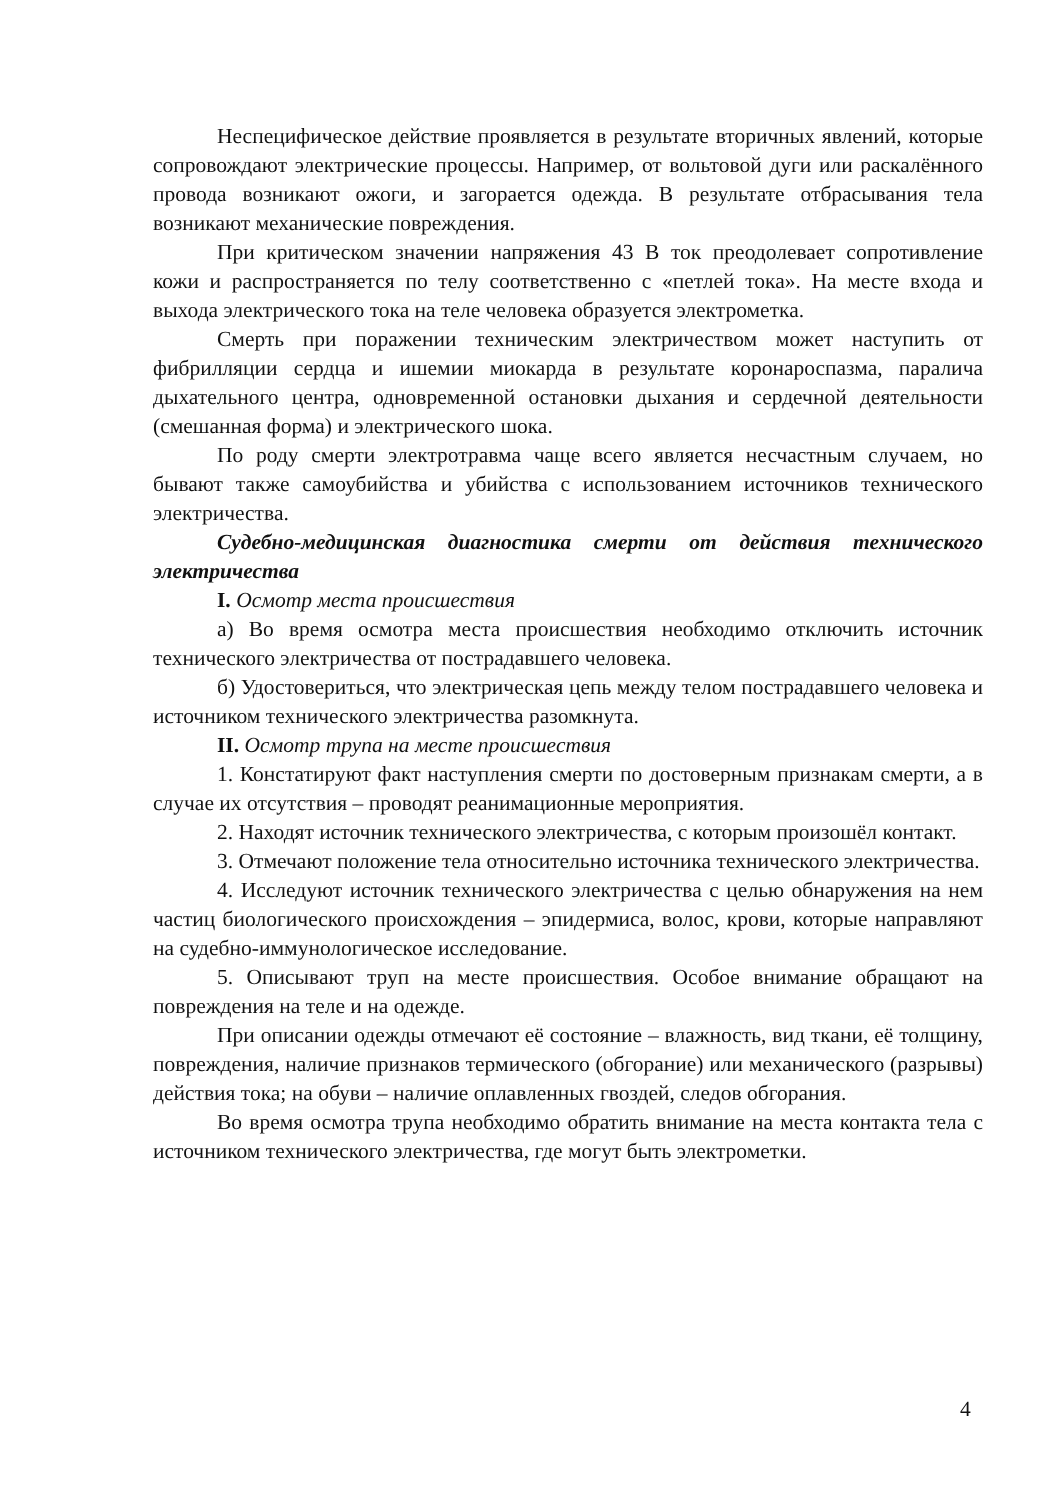Неспецифическое действие проявляется в результате вторичных явлений, которые сопровождают электрические процессы. Например, от вольтовой дуги или раскалённого провода возникают ожоги, и загорается одежда. В результате отбрасывания тела возникают механические повреждения.
При критическом значении напряжения 43 В ток преодолевает сопротивление кожи и распространяется по телу соответственно с «петлей тока». На месте входа и выхода электрического тока на теле человека образуется электрометка.
Смерть при поражении техническим электричеством может наступить от фибрилляции сердца и ишемии миокарда в результате коронароспазма, паралича дыхательного центра, одновременной остановки дыхания и сердечной деятельности (смешанная форма) и электрического шока.
По роду смерти электротравма чаще всего является несчастным случаем, но бывают также самоубийства и убийства с использованием источников технического электричества.
Судебно-медицинская диагностика смерти от действия технического электричества
I. Осмотр места происшествия
а) Во время осмотра места происшествия необходимо отключить источник технического электричества от пострадавшего человека.
б) Удостовериться, что электрическая цепь между телом пострадавшего человека и источником технического электричества разомкнута.
II. Осмотр трупа на месте происшествия
1. Констатируют факт наступления смерти по достоверным признакам смерти, а в случае их отсутствия – проводят реанимационные мероприятия.
2. Находят источник технического электричества, с которым произошёл контакт.
3. Отмечают положение тела относительно источника технического электричества.
4. Исследуют источник технического электричества с целью обнаружения на нем частиц биологического происхождения – эпидермиса, волос, крови, которые направляют на судебно-иммунологическое исследование.
5. Описывают труп на месте происшествия. Особое внимание обращают на повреждения на теле и на одежде.
При описании одежды отмечают её состояние – влажность, вид ткани, её толщину, повреждения, наличие признаков термического (обгорание) или механического (разрывы) действия тока; на обуви – наличие оплавленных гвоздей, следов обгорания.
Во время осмотра трупа необходимо обратить внимание на места контакта тела с источником технического электричества, где могут быть электрометки.
4